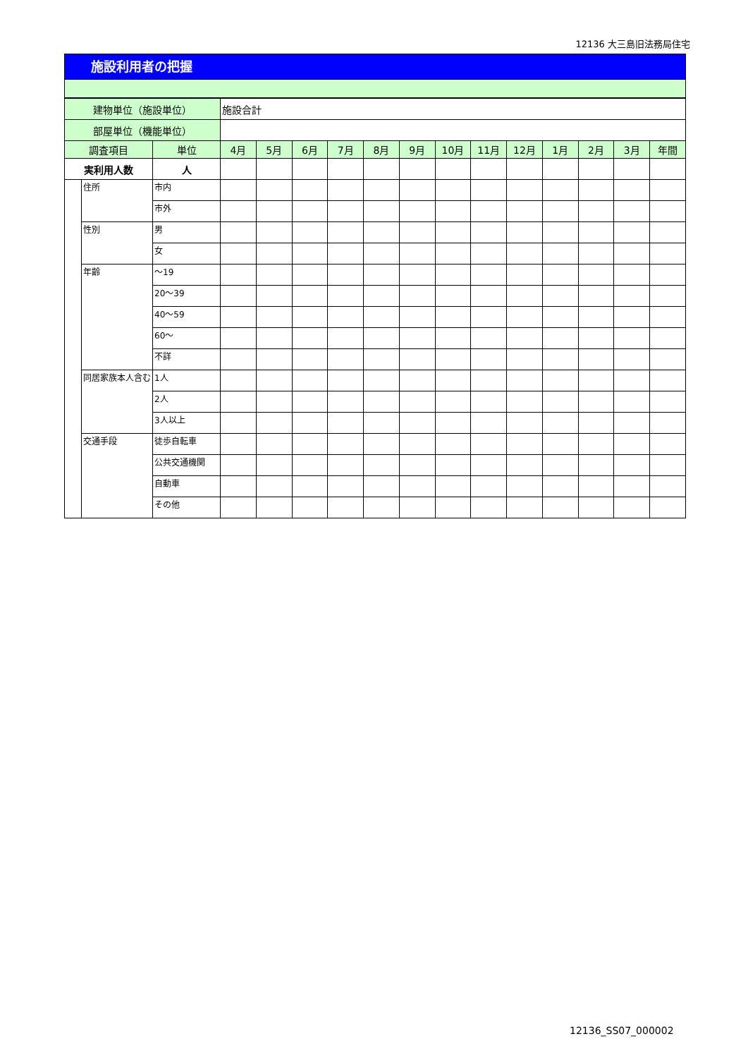12136 大三島旧法務局住宅
施設利用者の把握
| 建物単位（施設単位） | | | 施設合計 | | | | | | | | | | | | |
| 部屋単位（機能単位） | | | | | | | | | | | | | | | |
| 調査項目 | | 単位 | 4月 | 5月 | 6月 | 7月 | 8月 | 9月 | 10月 | 11月 | 12月 | 1月 | 2月 | 3月 | 年間 |
| 実利用人数 | | 人 | | | | | | | | | | | | | |
| | 住所 | 市内 | | | | | | | | | | | | | |
| | | 市外 | | | | | | | | | | | | | |
| | 性別 | 男 | | | | | | | | | | | | | |
| | | 女 | | | | | | | | | | | | | |
| | 年齢 | ～19 | | | | | | | | | | | | | |
| | | 20～39 | | | | | | | | | | | | | |
| | | 40～59 | | | | | | | | | | | | | |
| | | 60～ | | | | | | | | | | | | | |
| | | 不詳 | | | | | | | | | | | | | |
| | 同居家族本人含む | 1人 | | | | | | | | | | | | | |
| | | 2人 | | | | | | | | | | | | | |
| | | 3人以上 | | | | | | | | | | | | | |
| | 交通手段 | 徒歩自転車 | | | | | | | | | | | | | |
| | | 公共交通機関 | | | | | | | | | | | | | |
| | | 自動車 | | | | | | | | | | | | | |
| | | その他 | | | | | | | | | | | | | |
12136_SS07_000002